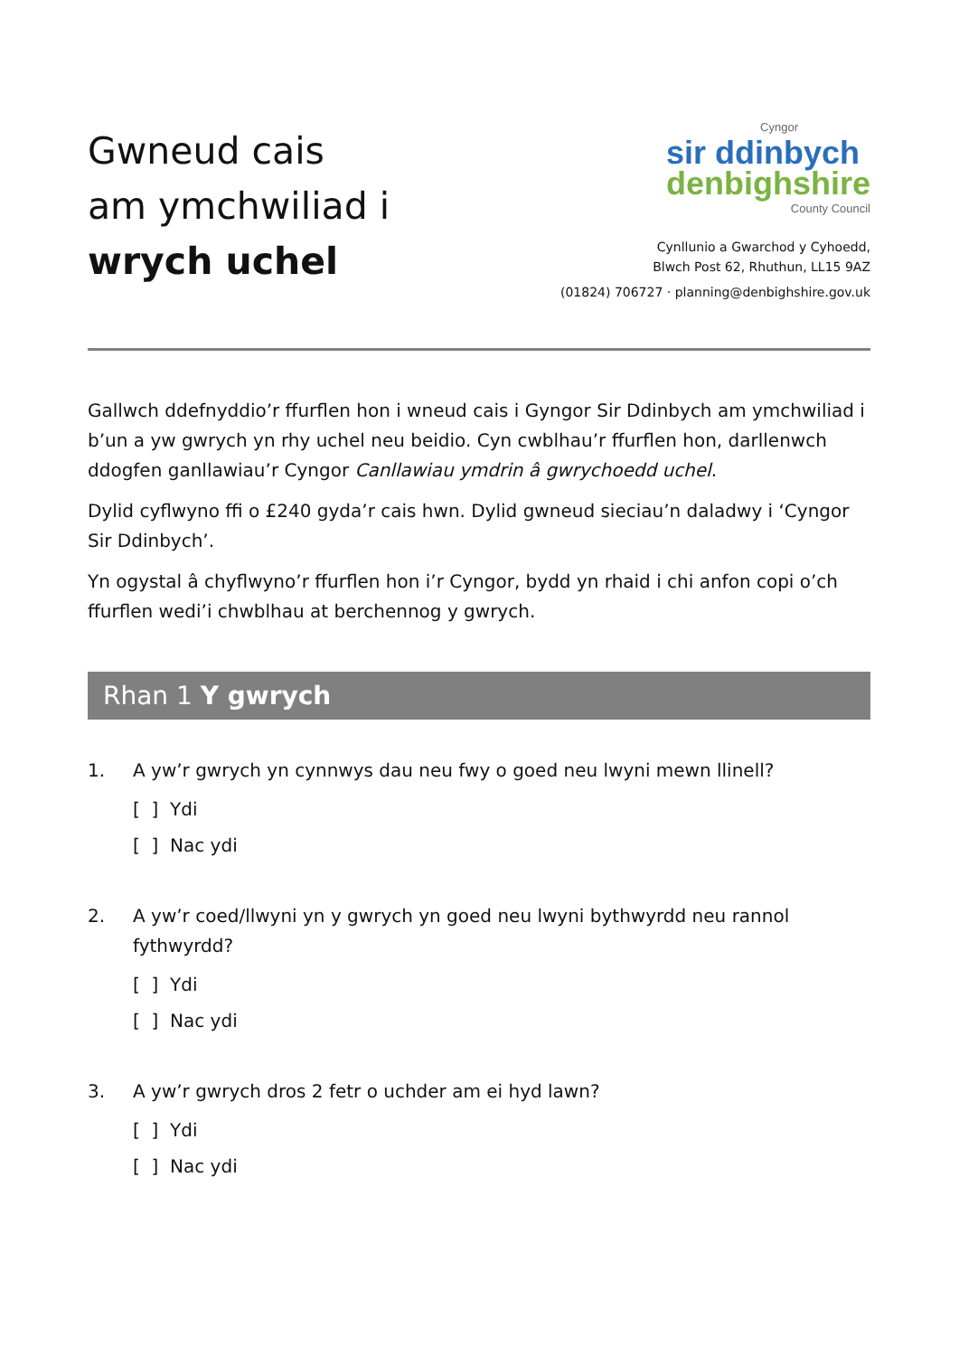Gwneud cais
am ymchwiliad i
wrych uchel
Cyngor
sir ddinbych
denbighshire
County Council
Cynllunio a Gwarchod y Cyhoedd,
Blwch Post 62, Rhuthun, LL15 9AZ
(01824) 706727 · planning@denbighshire.gov.uk
Gallwch ddefnyddio’r ffurflen hon i wneud cais i Gyngor Sir Ddinbych am ymchwiliad i b’un a yw gwrych yn rhy uchel neu beidio. Cyn cwblhau’r ffurflen hon, darllenwch ddogfen ganllawiau’r Cyngor Canllawiau ymdrin â gwrychoedd uchel.
Dylid cyflwyno ffi o £240 gyda’r cais hwn. Dylid gwneud sieciau’n daladwy i ‘Cyngor Sir Ddinbych’.
Yn ogystal â chyflwyno’r ffurflen hon i’r Cyngor, bydd yn rhaid i chi anfon copi o’ch ffurflen wedi’i chwblhau at berchennog y gwrych.
Rhan 1 Y gwrych
1. A yw’r gwrych yn cynnwys dau neu fwy o goed neu lwyni mewn llinell?
[ ] Ydi
[ ] Nac ydi
2. A yw’r coed/llwyni yn y gwrych yn goed neu lwyni bythwyrdd neu rannol fythwyrdd?
[ ] Ydi
[ ] Nac ydi
3. A yw’r gwrych dros 2 fetr o uchder am ei hyd lawn?
[ ] Ydi
[ ] Nac ydi